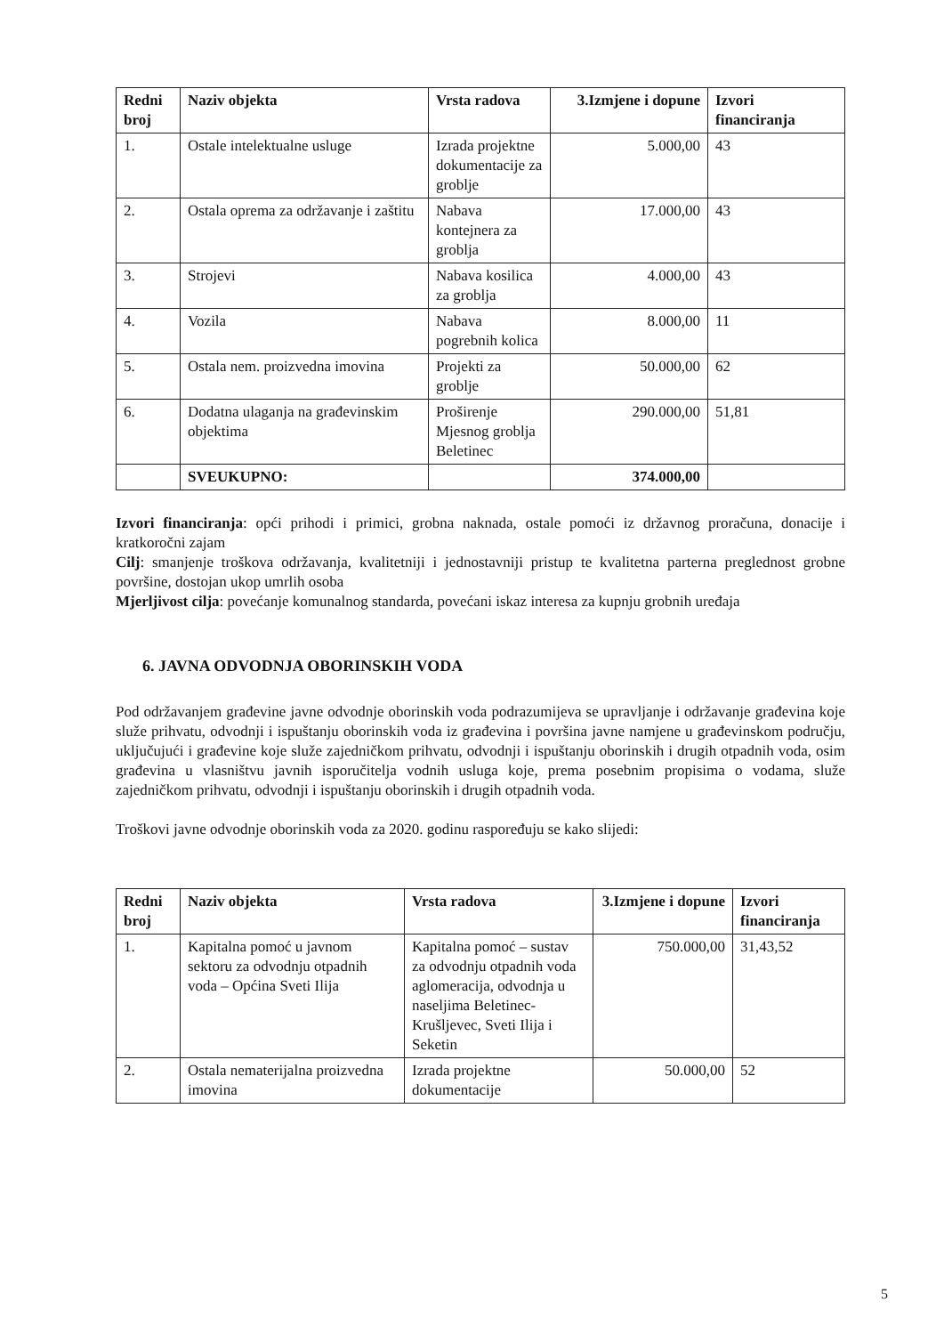| Redni broj | Naziv objekta | Vrsta radova | 3.Izmjene i dopune | Izvori financiranja |
| --- | --- | --- | --- | --- |
| 1. | Ostale intelektualne usluge | Izrada projektne dokumentacije za groblje | 5.000,00 | 43 |
| 2. | Ostala oprema za održavanje i zaštitu | Nabava kontejnera za groblja | 17.000,00 | 43 |
| 3. | Strojevi | Nabava kosilica za groblja | 4.000,00 | 43 |
| 4. | Vozila | Nabava pogrebnih kolica | 8.000,00 | 11 |
| 5. | Ostala nem. proizvedna imovina | Projekti za groblje | 50.000,00 | 62 |
| 6. | Dodatna ulaganja na građevinskim objektima | Proširenje Mjesnog groblja Beletinec | 290.000,00 | 51,81 |
| | SVEUKUPNO: | | 374.000,00 | |
Izvori financiranja: opći prihodi i primici, grobna naknada, ostale pomoći iz državnog proračuna, donacije i kratkoročni zajam
Cilj: smanjenje troškova održavanja, kvalitetniji i jednostavniji pristup te kvalitetna parterna preglednost grobne površine, dostojan ukop umrlih osoba
Mjerljivost cilja: povećanje komunalnog standarda, povećani iskaz interesa za kupnju grobnih uređaja
6. JAVNA ODVODNJA OBORINSKIH VODA
Pod održavanjem građevine javne odvodnje oborinskih voda podrazumijeva se upravljanje i održavanje građevina koje služe prihvatu, odvodnji i ispuštanju oborinskih voda iz građevina i površina javne namjene u građevinskom području, uključujući i građevine koje služe zajedničkom prihvatu, odvodnji i ispuštanju oborinskih i drugih otpadnih voda, osim građevina u vlasništvu javnih isporučitelja vodnih usluga koje, prema posebnim propisima o vodama, služe zajedničkom prihvatu, odvodnji i ispuštanju oborinskih i drugih otpadnih voda.
Troškovi javne odvodnje oborinskih voda za 2020. godinu raspoređuju se kako slijedi:
| Redni broj | Naziv objekta | Vrsta radova | 3.Izmjene i dopune | Izvori financiranja |
| --- | --- | --- | --- | --- |
| 1. | Kapitalna pomoć u javnom sektoru za odvodnju otpadnih voda – Općina Sveti Ilija | Kapitalna pomoć – sustav za odvodnju otpadnih voda aglomeracija, odvodnja u naseljima Beletinec-Krušljevec, Sveti Ilija i Seketin | 750.000,00 | 31,43,52 |
| 2. | Ostala nematerijalna proizvedna imovina | Izrada projektne dokumentacije | 50.000,00 | 52 |
5